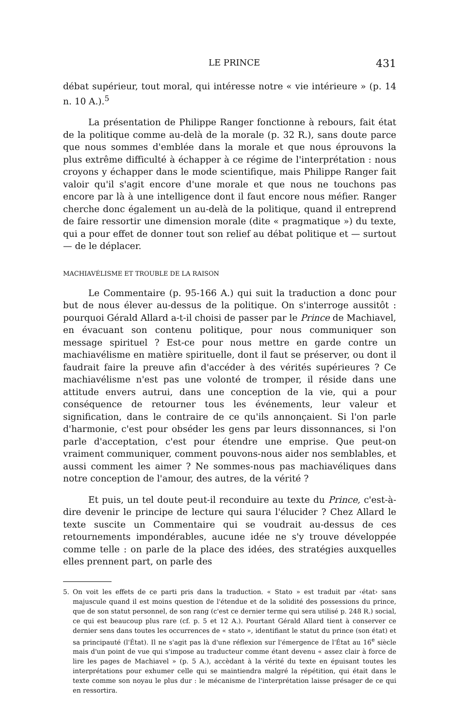LE PRINCE 431
débat supérieur, tout moral, qui intéresse notre « vie intérieure » (p. 14 n. 10 A.).<sup>5</sup>
La présentation de Philippe Ranger fonctionne à rebours, fait état de la politique comme au-delà de la morale (p. 32 R.), sans doute parce que nous sommes d'emblée dans la morale et que nous éprouvons la plus extrême difficulté à échapper à ce régime de l'interprétation : nous croyons y échapper dans le mode scientifique, mais Philippe Ranger fait valoir qu'il s'agit encore d'une morale et que nous ne touchons pas encore par là à une intelligence dont il faut encore nous méfier. Ranger cherche donc également un au-delà de la politique, quand il entreprend de faire ressortir une dimension morale (dite « pragmatique ») du texte, qui a pour effet de donner tout son relief au débat politique et — surtout — de le déplacer.
MACHIAVÉLISME ET TROUBLE DE LA RAISON
Le Commentaire (p. 95-166 A.) qui suit la traduction a donc pour but de nous élever au-dessus de la politique. On s'interroge aussitôt : pourquoi Gérald Allard a-t-il choisi de passer par le Prince de Machiavel, en évacuant son contenu politique, pour nous communiquer son message spirituel ? Est-ce pour nous mettre en garde contre un machiavélisme en matière spirituelle, dont il faut se préserver, ou dont il faudrait faire la preuve afin d'accéder à des vérités supérieures ? Ce machiavélisme n'est pas une volonté de tromper, il réside dans une attitude envers autrui, dans une conception de la vie, qui a pour conséquence de retourner tous les événements, leur valeur et signification, dans le contraire de ce qu'ils annonçaient. Si l'on parle d'harmonie, c'est pour obséder les gens par leurs dissonnances, si l'on parle d'acceptation, c'est pour étendre une emprise. Que peut-on vraiment communiquer, comment pouvons-nous aider nos semblables, et aussi comment les aimer ? Ne sommes-nous pas machiavéliques dans notre conception de l'amour, des autres, de la vérité ?
Et puis, un tel doute peut-il reconduire au texte du Prince, c'est-à-dire devenir le principe de lecture qui saura l'élucider ? Chez Allard le texte suscite un Commentaire qui se voudrait au-dessus de ces retournements impondérables, aucune idée ne s'y trouve développée comme telle : on parle de la place des idées, des stratégies auxquelles elles prennent part, on parle des
5. On voit les effets de ce parti pris dans la traduction. « Stato » est traduit par ‹état› sans majuscule quand il est moins question de l'étendue et de la solidité des possessions du prince, que de son statut personnel, de son rang (c'est ce dernier terme qui sera utilisé p. 248 R.) social, ce qui est beaucoup plus rare (cf. p. 5 et 12 A.). Pourtant Gérald Allard tient à conserver ce dernier sens dans toutes les occurrences de « stato », identifiant le statut du prince (son état) et sa principauté (l'État). Il ne s'agit pas là d'une réflexion sur l'émergence de l'État au 16<sup>e</sup> siècle mais d'un point de vue qui s'impose au traducteur comme étant devenu « assez clair à force de lire les pages de Machiavel » (p. 5 A.), accèdant à la vérité du texte en épuisant toutes les interprétations pour exhumer celle qui se maintiendra malgré la répétition, qui était dans le texte comme son noyau le plus dur : le mécanisme de l'interprétation laisse présager de ce qui en ressortira.